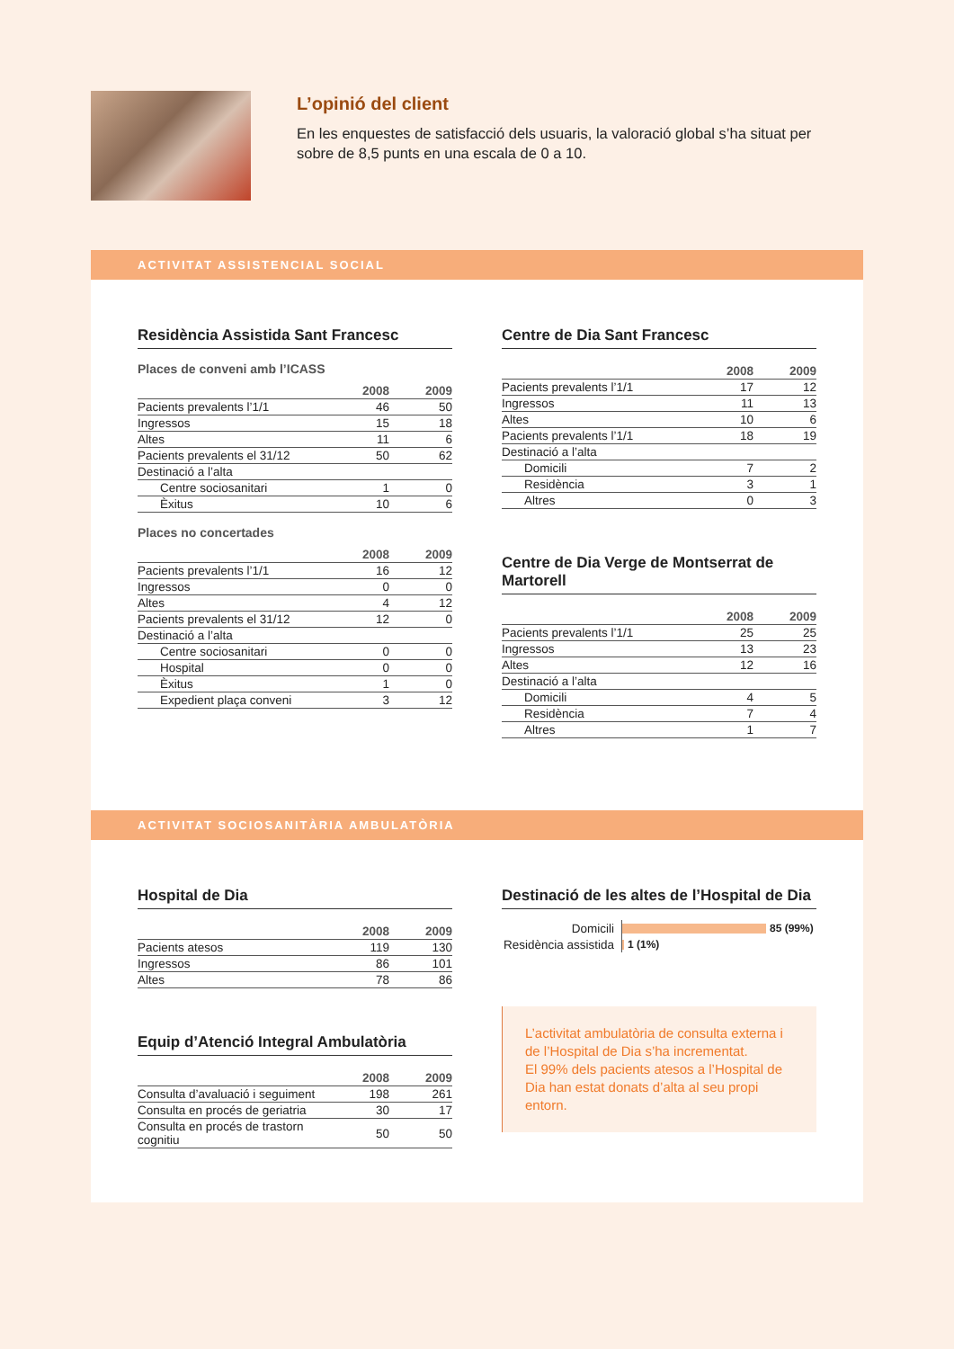L’opinió del client
En les enquestes de satisfacció dels usuaris, la valoració global s’ha situat per sobre de 8,5 punts en una escala de 0 a 10.
ACTIVITAT ASSISTENCIAL SOCIAL
Residència Assistida Sant Francesc
Places de conveni amb l’ICASS
| | 2008 | 2009 |
| --- | --- | --- |
| Pacients prevalents l’1/1 | 46 | 50 |
| Ingressos | 15 | 18 |
| Altes | 11 | 6 |
| Pacients prevalents el 31/12 | 50 | 62 |
| Destinació a l’alta | | |
| Centre sociosanitari | 1 | 0 |
| Èxitus | 10 | 6 |
Places no concertades
| | 2008 | 2009 |
| --- | --- | --- |
| Pacients prevalents l’1/1 | 16 | 12 |
| Ingressos | 0 | 0 |
| Altes | 4 | 12 |
| Pacients prevalents el 31/12 | 12 | 0 |
| Destinació a l’alta | | |
| Centre sociosanitari | 0 | 0 |
| Hospital | 0 | 0 |
| Èxitus | 1 | 0 |
| Expedient plaça conveni | 3 | 12 |
Centre de Dia Sant Francesc
| | 2008 | 2009 |
| --- | --- | --- |
| Pacients prevalents l’1/1 | 17 | 12 |
| Ingressos | 11 | 13 |
| Altes | 10 | 6 |
| Pacients prevalents l’1/1 | 18 | 19 |
| Destinació a l’alta | | |
| Domicili | 7 | 2 |
| Residència | 3 | 1 |
| Altres | 0 | 3 |
Centre de Dia Verge de Montserrat de Martorell
| | 2008 | 2009 |
| --- | --- | --- |
| Pacients prevalents l’1/1 | 25 | 25 |
| Ingressos | 13 | 23 |
| Altes | 12 | 16 |
| Destinació a l’alta | | |
| Domicili | 4 | 5 |
| Residència | 7 | 4 |
| Altres | 1 | 7 |
ACTIVITAT SOCIOSANITÀRIA AMBULATÒRIA
Hospital de Dia
| | 2008 | 2009 |
| --- | --- | --- |
| Pacients atesos | 119 | 130 |
| Ingressos | 86 | 101 |
| Altes | 78 | 86 |
Equip d’Atenció Integral Ambulatòria
| | 2008 | 2009 |
| --- | --- | --- |
| Consulta d’avaluació i seguiment | 198 | 261 |
| Consulta en procés de geriatria | 30 | 17 |
| Consulta en procés de trastorn cognitiu | 50 | 50 |
Destinació de les altes de l’Hospital de Dia
Domicili 85 (99%)
Residència assistida 1 (1%)
L’activitat ambulatòria de consulta externa i de l’Hospital de Dia s’ha incrementat.
El 99% dels pacients atesos a l’Hospital de Dia han estat donats d’alta al seu propi entorn.